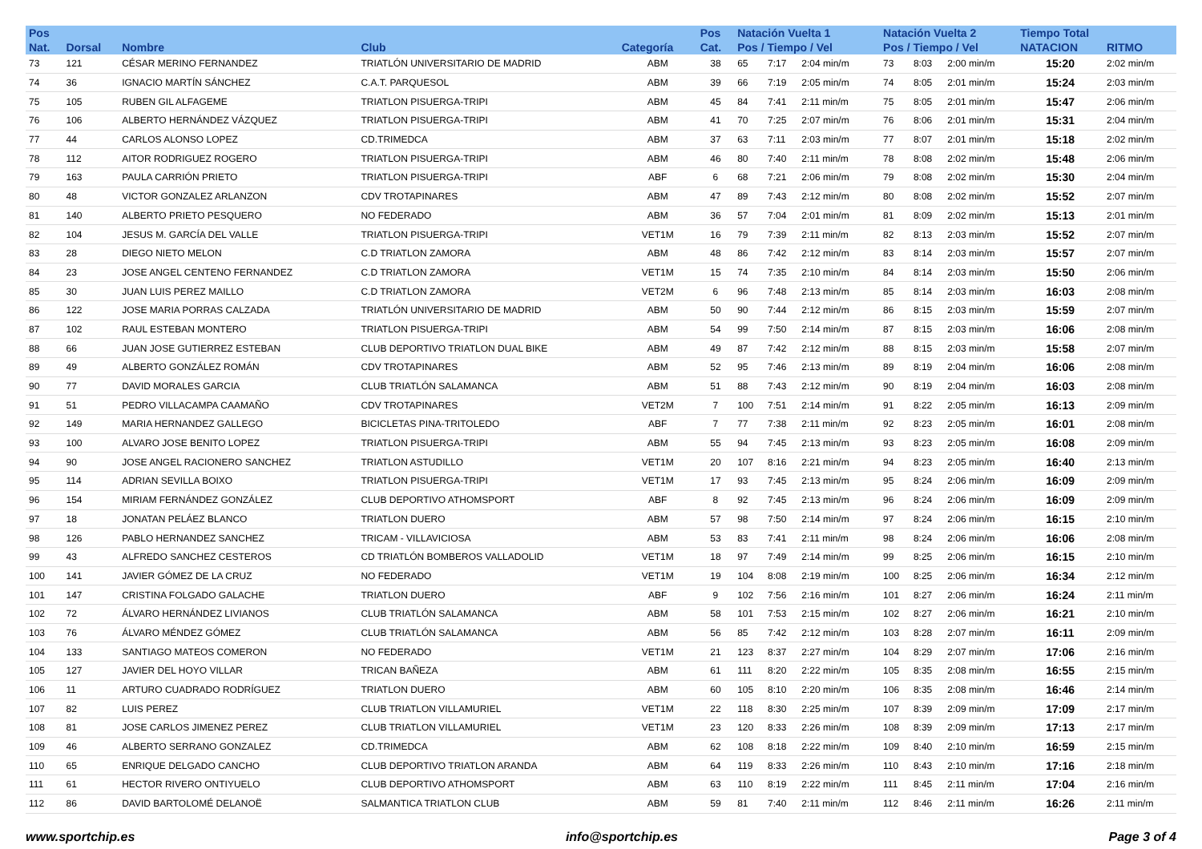| Pos | | | | | Pos | Natación Vuelta 1 | | | | Natación Vuelta 2 | | | Tiempo Total | |
| --- | --- | --- | --- | --- | --- | --- | --- | --- | --- | --- | --- | --- | --- | --- |
| Nat. | Dorsal | Nombre | Club | Categoría | Cat. | Pos / Tiempo / Vel | | | | Pos / Tiempo / Vel | | | NATACION | RITMO |
| 73 | 121 | CÉSAR MERINO FERNANDEZ | TRIATLÓN UNIVERSITARIO DE MADRID | ABM | 38 | 65 | 7:17 | 2:04 min/m | | 73 | 8:03 | 2:00 min/m | 15:20 | 2:02 min/m |
| 74 | 36 | IGNACIO MARTÍN SÁNCHEZ | C.A.T. PARQUESOL | ABM | 39 | 66 | 7:19 | 2:05 min/m | | 74 | 8:05 | 2:01 min/m | 15:24 | 2:03 min/m |
| 75 | 105 | RUBEN GIL ALFAGEME | TRIATLON PISUERGA-TRIPI | ABM | 45 | 84 | 7:41 | 2:11 min/m | | 75 | 8:05 | 2:01 min/m | 15:47 | 2:06 min/m |
| 76 | 106 | ALBERTO HERNÁNDEZ VÁZQUEZ | TRIATLON PISUERGA-TRIPI | ABM | 41 | 70 | 7:25 | 2:07 min/m | | 76 | 8:06 | 2:01 min/m | 15:31 | 2:04 min/m |
| 77 | 44 | CARLOS ALONSO LOPEZ | CD.TRIMEDCA | ABM | 37 | 63 | 7:11 | 2:03 min/m | | 77 | 8:07 | 2:01 min/m | 15:18 | 2:02 min/m |
| 78 | 112 | AITOR RODRIGUEZ ROGERO | TRIATLON PISUERGA-TRIPI | ABM | 46 | 80 | 7:40 | 2:11 min/m | | 78 | 8:08 | 2:02 min/m | 15:48 | 2:06 min/m |
| 79 | 163 | PAULA CARRIÓN PRIETO | TRIATLON PISUERGA-TRIPI | ABF | 6 | 68 | 7:21 | 2:06 min/m | | 79 | 8:08 | 2:02 min/m | 15:30 | 2:04 min/m |
| 80 | 48 | VICTOR GONZALEZ ARLANZON | CDV TROTAPINARES | ABM | 47 | 89 | 7:43 | 2:12 min/m | | 80 | 8:08 | 2:02 min/m | 15:52 | 2:07 min/m |
| 81 | 140 | ALBERTO PRIETO PESQUERO | NO FEDERADO | ABM | 36 | 57 | 7:04 | 2:01 min/m | | 81 | 8:09 | 2:02 min/m | 15:13 | 2:01 min/m |
| 82 | 104 | JESUS M. GARCÍA DEL VALLE | TRIATLON PISUERGA-TRIPI | VET1M | 16 | 79 | 7:39 | 2:11 min/m | | 82 | 8:13 | 2:03 min/m | 15:52 | 2:07 min/m |
| 83 | 28 | DIEGO NIETO MELON | C.D TRIATLON ZAMORA | ABM | 48 | 86 | 7:42 | 2:12 min/m | | 83 | 8:14 | 2:03 min/m | 15:57 | 2:07 min/m |
| 84 | 23 | JOSE ANGEL CENTENO FERNANDEZ | C.D TRIATLON ZAMORA | VET1M | 15 | 74 | 7:35 | 2:10 min/m | | 84 | 8:14 | 2:03 min/m | 15:50 | 2:06 min/m |
| 85 | 30 | JUAN LUIS PEREZ MAILLO | C.D TRIATLON ZAMORA | VET2M | 6 | 96 | 7:48 | 2:13 min/m | | 85 | 8:14 | 2:03 min/m | 16:03 | 2:08 min/m |
| 86 | 122 | JOSE MARIA PORRAS CALZADA | TRIATLÓN UNIVERSITARIO DE MADRID | ABM | 50 | 90 | 7:44 | 2:12 min/m | | 86 | 8:15 | 2:03 min/m | 15:59 | 2:07 min/m |
| 87 | 102 | RAUL ESTEBAN MONTERO | TRIATLON PISUERGA-TRIPI | ABM | 54 | 99 | 7:50 | 2:14 min/m | | 87 | 8:15 | 2:03 min/m | 16:06 | 2:08 min/m |
| 88 | 66 | JUAN JOSE GUTIERREZ ESTEBAN | CLUB DEPORTIVO TRIATLON DUAL BIKE | ABM | 49 | 87 | 7:42 | 2:12 min/m | | 88 | 8:15 | 2:03 min/m | 15:58 | 2:07 min/m |
| 89 | 49 | ALBERTO GONZÁLEZ ROMÁN | CDV TROTAPINARES | ABM | 52 | 95 | 7:46 | 2:13 min/m | | 89 | 8:19 | 2:04 min/m | 16:06 | 2:08 min/m |
| 90 | 77 | DAVID MORALES GARCIA | CLUB TRIATLÓN SALAMANCA | ABM | 51 | 88 | 7:43 | 2:12 min/m | | 90 | 8:19 | 2:04 min/m | 16:03 | 2:08 min/m |
| 91 | 51 | PEDRO VILLACAMPA CAAMAÑO | CDV TROTAPINARES | VET2M | 7 | 100 | 7:51 | 2:14 min/m | | 91 | 8:22 | 2:05 min/m | 16:13 | 2:09 min/m |
| 92 | 149 | MARIA HERNANDEZ GALLEGO | BICICLETAS PINA-TRITOLEDO | ABF | 7 | 77 | 7:38 | 2:11 min/m | | 92 | 8:23 | 2:05 min/m | 16:01 | 2:08 min/m |
| 93 | 100 | ALVARO JOSE BENITO LOPEZ | TRIATLON PISUERGA-TRIPI | ABM | 55 | 94 | 7:45 | 2:13 min/m | | 93 | 8:23 | 2:05 min/m | 16:08 | 2:09 min/m |
| 94 | 90 | JOSE ANGEL RACIONERO SANCHEZ | TRIATLON ASTUDILLO | VET1M | 20 | 107 | 8:16 | 2:21 min/m | | 94 | 8:23 | 2:05 min/m | 16:40 | 2:13 min/m |
| 95 | 114 | ADRIAN SEVILLA BOIXO | TRIATLON PISUERGA-TRIPI | VET1M | 17 | 93 | 7:45 | 2:13 min/m | | 95 | 8:24 | 2:06 min/m | 16:09 | 2:09 min/m |
| 96 | 154 | MIRIAM FERNÁNDEZ GONZÁLEZ | CLUB DEPORTIVO ATHOMSPORT | ABF | 8 | 92 | 7:45 | 2:13 min/m | | 96 | 8:24 | 2:06 min/m | 16:09 | 2:09 min/m |
| 97 | 18 | JONATAN PELÁEZ BLANCO | TRIATLON DUERO | ABM | 57 | 98 | 7:50 | 2:14 min/m | | 97 | 8:24 | 2:06 min/m | 16:15 | 2:10 min/m |
| 98 | 126 | PABLO HERNANDEZ SANCHEZ | TRICAM - VILLAVICIOSA | ABM | 53 | 83 | 7:41 | 2:11 min/m | | 98 | 8:24 | 2:06 min/m | 16:06 | 2:08 min/m |
| 99 | 43 | ALFREDO SANCHEZ CESTEROS | CD TRIATLÓN BOMBEROS VALLADOLID | VET1M | 18 | 97 | 7:49 | 2:14 min/m | | 99 | 8:25 | 2:06 min/m | 16:15 | 2:10 min/m |
| 100 | 141 | JAVIER GÓMEZ DE LA CRUZ | NO FEDERADO | VET1M | 19 | 104 | 8:08 | 2:19 min/m | | 100 | 8:25 | 2:06 min/m | 16:34 | 2:12 min/m |
| 101 | 147 | CRISTINA FOLGADO GALACHE | TRIATLON DUERO | ABF | 9 | 102 | 7:56 | 2:16 min/m | | 101 | 8:27 | 2:06 min/m | 16:24 | 2:11 min/m |
| 102 | 72 | ÁLVARO HERNÁNDEZ LIVIANOS | CLUB TRIATLÓN SALAMANCA | ABM | 58 | 101 | 7:53 | 2:15 min/m | | 102 | 8:27 | 2:06 min/m | 16:21 | 2:10 min/m |
| 103 | 76 | ÁLVARO MÉNDEZ GÓMEZ | CLUB TRIATLÓN SALAMANCA | ABM | 56 | 85 | 7:42 | 2:12 min/m | | 103 | 8:28 | 2:07 min/m | 16:11 | 2:09 min/m |
| 104 | 133 | SANTIAGO MATEOS COMERON | NO FEDERADO | VET1M | 21 | 123 | 8:37 | 2:27 min/m | | 104 | 8:29 | 2:07 min/m | 17:06 | 2:16 min/m |
| 105 | 127 | JAVIER DEL HOYO VILLAR | TRICAN BAÑEZA | ABM | 61 | 111 | 8:20 | 2:22 min/m | | 105 | 8:35 | 2:08 min/m | 16:55 | 2:15 min/m |
| 106 | 11 | ARTURO CUADRADO RODRÍGUEZ | TRIATLON DUERO | ABM | 60 | 105 | 8:10 | 2:20 min/m | | 106 | 8:35 | 2:08 min/m | 16:46 | 2:14 min/m |
| 107 | 82 | LUIS PEREZ | CLUB TRIATLON VILLAMURIEL | VET1M | 22 | 118 | 8:30 | 2:25 min/m | | 107 | 8:39 | 2:09 min/m | 17:09 | 2:17 min/m |
| 108 | 81 | JOSE CARLOS JIMENEZ PEREZ | CLUB TRIATLON VILLAMURIEL | VET1M | 23 | 120 | 8:33 | 2:26 min/m | | 108 | 8:39 | 2:09 min/m | 17:13 | 2:17 min/m |
| 109 | 46 | ALBERTO SERRANO GONZALEZ | CD.TRIMEDCA | ABM | 62 | 108 | 8:18 | 2:22 min/m | | 109 | 8:40 | 2:10 min/m | 16:59 | 2:15 min/m |
| 110 | 65 | ENRIQUE DELGADO CANCHO | CLUB DEPORTIVO TRIATLON ARANDA | ABM | 64 | 119 | 8:33 | 2:26 min/m | | 110 | 8:43 | 2:10 min/m | 17:16 | 2:18 min/m |
| 111 | 61 | HECTOR RIVERO ONTIYUELO | CLUB DEPORTIVO ATHOMSPORT | ABM | 63 | 110 | 8:19 | 2:22 min/m | | 111 | 8:45 | 2:11 min/m | 17:04 | 2:16 min/m |
| 112 | 86 | DAVID BARTOLOMÉ DELANOË | SALMANTICA TRIATLON CLUB | ABM | 59 | 81 | 7:40 | 2:11 min/m | | 112 | 8:46 | 2:11 min/m | 16:26 | 2:11 min/m |
www.sportchip.es info@sportchip.es Page 3 of 4